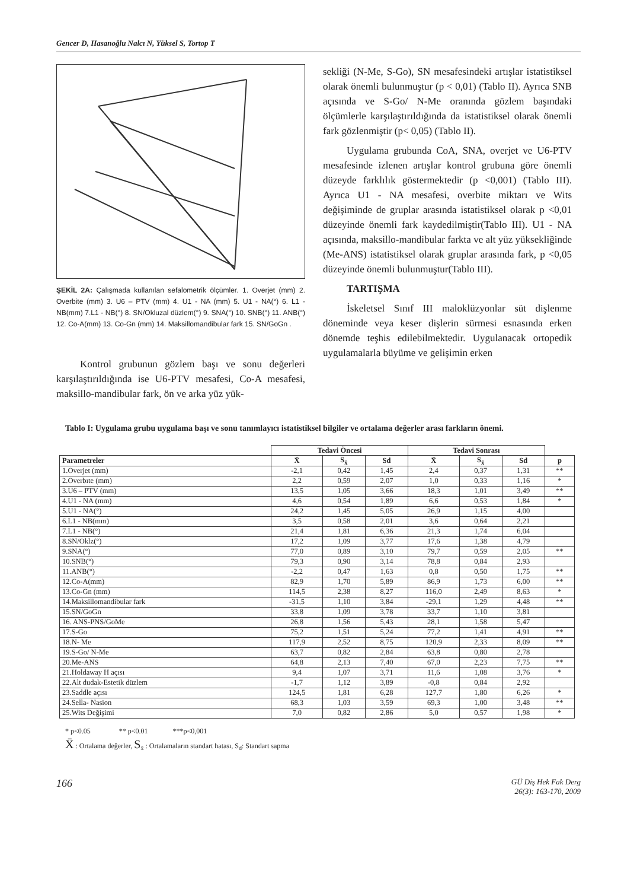Gencer D, Hasanoğlu Nalcı N, Yüksel S, Tortop T
ŞEKİL 2A: Çalışmada kullanılan sefalometrik ölçümler. 1. Overjet (mm) 2. Overbite (mm) 3. U6 – PTV (mm) 4. U1 - NA (mm) 5. U1 - NA(°) 6. L1 - NB(mm) 7.L1 - NB(°) 8. SN/Okluzal düzlem(°) 9. SNA(°) 10. SNB(°) 11. ANB(°) 12. Co-A(mm) 13. Co-Gn (mm) 14. Maksillomandibular fark 15. SN/GoGn .
Kontrol grubunun gözlem başı ve sonu değerleri karşılaştırıldığında ise U6-PTV mesafesi, Co-A mesafesi, maksillo-mandibular fark, ön ve arka yüz yük-
sekliği (N-Me, S-Go), SN mesafesindeki artışlar istatistiksel olarak önemli bulunmuştur (p < 0,01) (Tablo II). Ayrıca SNB açısında ve S-Go/ N-Me oranında gözlem başındaki ölçümlerle karşılaştırıldığında da istatistiksel olarak önemli fark gözlenmiştir (p< 0,05) (Tablo II).
Uygulama grubunda CoA, SNA, overjet ve U6-PTV mesafesinde izlenen artışlar kontrol grubuna göre önemli düzeyde farklılık göstermektedir (p <0,001) (Tablo III). Ayrıca U1 - NA mesafesi, overbite miktarı ve Wits değişiminde de gruplar arasında istatistiksel olarak p <0,01 düzeyinde önemli fark kaydedilmiştir(Tablo III). U1 - NA açısında, maksillo-mandibular farkta ve alt yüz yüksekliğinde (Me-ANS) istatistiksel olarak gruplar arasında fark, p <0,05 düzeyinde önemli bulunmuştur(Tablo III).
TARTIŞMA
İskeletsel Sınıf III maloklüzyonlar süt dişlenme döneminde veya keser dişlerin sürmesi esnasında erken dönemde teşhis edilebilmektedir. Uygulanacak ortopedik uygulamalarla büyüme ve gelişimin erken
Tablo I: Uygulama grubu uygulama başı ve sonu tanımlayıcı istatistiksel bilgiler ve ortalama değerler arası farkların önemi.
| | Tedavi Öncesi | | | Tedavi Sonrası | | | |
| --- | --- | --- | --- | --- | --- | --- | --- |
| Parametreler | X̄ | S<sub>x̄</sub> | Sd | X̄ | S<sub>x̄</sub> | Sd | p |
| 1.Overjet (mm) | -2,1 | 0,42 | 1,45 | 2,4 | 0,37 | 1,31 | ** |
| 2.Overbıte (mm) | 2,2 | 0,59 | 2,07 | 1,0 | 0,33 | 1,16 | * |
| 3.U6 – PTV (mm) | 13,5 | 1,05 | 3,66 | 18,3 | 1,01 | 3,49 | ** |
| 4.U1 - NA (mm) | 4,6 | 0,54 | 1,89 | 6,6 | 0,53 | 1,84 | * |
| 5.U1 - NA(°) | 24,2 | 1,45 | 5,05 | 26,9 | 1,15 | 4,00 | |
| 6.L1 - NB(mm) | 3,5 | 0,58 | 2,01 | 3,6 | 0,64 | 2,21 | |
| 7.L1 - NB(°) | 21,4 | 1,81 | 6,36 | 21,3 | 1,74 | 6,04 | |
| 8.SN/Oklz(°) | 17,2 | 1,09 | 3,77 | 17,6 | 1,38 | 4,79 | |
| 9.SNA(°) | 77,0 | 0,89 | 3,10 | 79,7 | 0,59 | 2,05 | ** |
| 10.SNB(°) | 79,3 | 0,90 | 3,14 | 78,8 | 0,84 | 2,93 | |
| 11.ANB(°) | -2,2 | 0,47 | 1,63 | 0,8 | 0,50 | 1,75 | ** |
| 12.Co-A(mm) | 82,9 | 1,70 | 5,89 | 86,9 | 1,73 | 6,00 | ** |
| 13.Co-Gn (mm) | 114,5 | 2,38 | 8,27 | 116,0 | 2,49 | 8,63 | * |
| 14.Maksillomandibular fark | -31,5 | 1,10 | 3,84 | -29,1 | 1,29 | 4,48 | ** |
| 15.SN/GoGn | 33,8 | 1,09 | 3,78 | 33,7 | 1,10 | 3,81 | |
| 16. ANS-PNS/GoMe | 26,8 | 1,56 | 5,43 | 28,1 | 1,58 | 5,47 | |
| 17.S-Go | 75,2 | 1,51 | 5,24 | 77,2 | 1,41 | 4,91 | ** |
| 18.N- Me | 117,9 | 2,52 | 8,75 | 120,9 | 2,33 | 8,09 | ** |
| 19.S-Go/ N-Me | 63,7 | 0,82 | 2,84 | 63,8 | 0,80 | 2,78 | |
| 20.Me-ANS | 64,8 | 2,13 | 7,40 | 67,0 | 2,23 | 7,75 | ** |
| 21.Holdaway H açısı | 9,4 | 1,07 | 3,71 | 11,6 | 1,08 | 3,76 | * |
| 22.Alt dudak-Estetik düzlem | -1,7 | 1,12 | 3,89 | -0,8 | 0,84 | 2,92 | |
| 23.Saddle açısı | 124,5 | 1,81 | 6,28 | 127,7 | 1,80 | 6,26 | * |
| 24.Sella- Nasion | 68,3 | 1,03 | 3,59 | 69,3 | 1,00 | 3,48 | ** |
| 25.Wits Değişimi | 7,0 | 0,82 | 2,86 | 5,0 | 0,57 | 1,98 | * |
* p<0.05 ** p<0.01 ***p<0,001
X̄ : Ortalama değerler, S<sub>x̄</sub> : Ortalamaların standart hatası, S<sub>d</sub>: Standart sapma
166
GÜ Diş Hek Fak Derg
26(3): 163-170, 2009